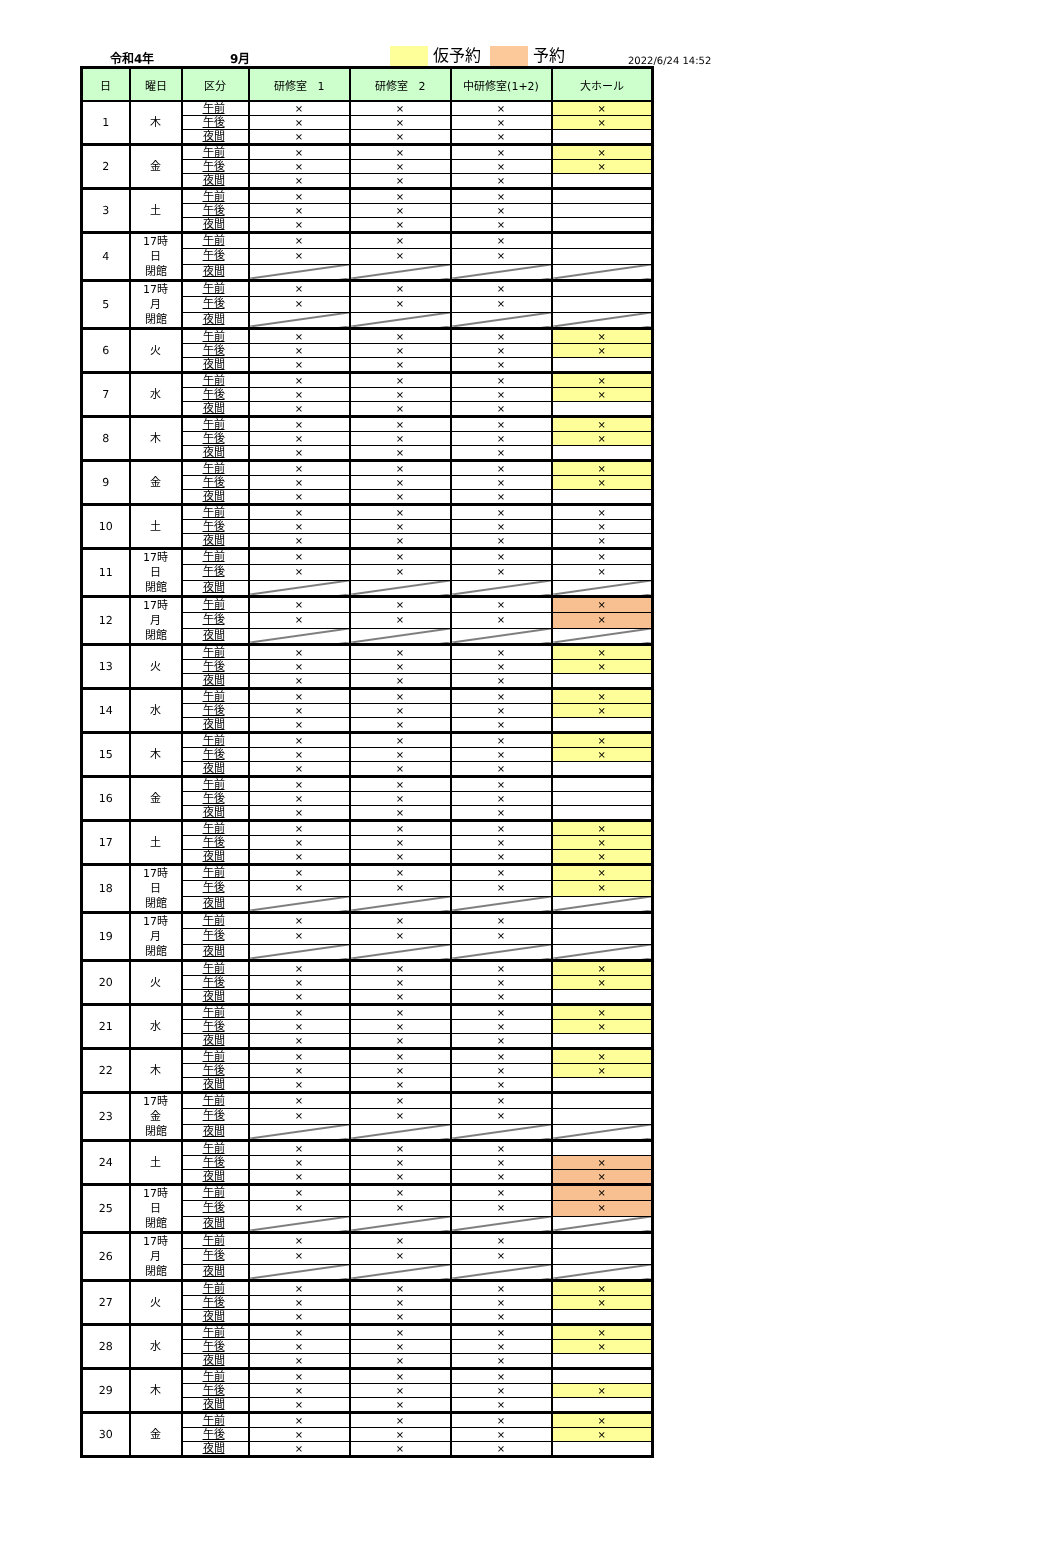令和4年 9月 仮予約 予約 2022/6/24 14:52
| 日 | 曜日 | 区分 | 研修室 1 | 研修室 2 | 中研修室(1+2) | 大ホール |
| --- | --- | --- | --- | --- | --- | --- |
| 1 | 木 | 午前 | × | × | × | × |
| | | 午後 | × | × | × | × |
| | | 夜間 | × | × | × | |
| 2 | 金 | 午前 | × | × | × | × |
| | | 午後 | × | × | × | × |
| | | 夜間 | × | × | × | |
| 3 | 土 | 午前 | × | × | × | |
| | | 午後 | × | × | × | |
| | | 夜間 | × | × | × | |
| 4 | 17時 日 閉館 | 午前 | × | × | × | |
| | | 午後 | × | × | × | |
| | | 夜間 | | | | |
| 5 | 17時 月 閉館 | 午前 | × | × | × | |
| | | 午後 | × | × | × | |
| | | 夜間 | | | | |
| 6 | 火 | 午前 | × | × | × | × |
| | | 午後 | × | × | × | × |
| | | 夜間 | × | × | × | |
| 7 | 水 | 午前 | × | × | × | × |
| | | 午後 | × | × | × | × |
| | | 夜間 | × | × | × | |
| 8 | 木 | 午前 | × | × | × | × |
| | | 午後 | × | × | × | × |
| | | 夜間 | × | × | × | |
| 9 | 金 | 午前 | × | × | × | × |
| | | 午後 | × | × | × | × |
| | | 夜間 | × | × | × | |
| 10 | 土 | 午前 | × | × | × | × |
| | | 午後 | × | × | × | × |
| | | 夜間 | × | × | × | × |
| 11 | 17時 日 閉館 | 午前 | × | × | × | × |
| | | 午後 | × | × | × | × |
| | | 夜間 | | | | |
| 12 | 17時 月 閉館 | 午前 | × | × | × | × |
| | | 午後 | × | × | × | × |
| | | 夜間 | | | | |
| 13 | 火 | 午前 | × | × | × | × |
| | | 午後 | × | × | × | × |
| | | 夜間 | × | × | × | |
| 14 | 水 | 午前 | × | × | × | × |
| | | 午後 | × | × | × | × |
| | | 夜間 | × | × | × | |
| 15 | 木 | 午前 | × | × | × | × |
| | | 午後 | × | × | × | × |
| | | 夜間 | × | × | × | |
| 16 | 金 | 午前 | × | × | × | |
| | | 午後 | × | × | × | |
| | | 夜間 | × | × | × | |
| 17 | 土 | 午前 | × | × | × | × |
| | | 午後 | × | × | × | × |
| | | 夜間 | × | × | × | × |
| 18 | 17時 日 閉館 | 午前 | × | × | × | × |
| | | 午後 | × | × | × | × |
| | | 夜間 | | | | |
| 19 | 17時 月 閉館 | 午前 | × | × | × | |
| | | 午後 | × | × | × | |
| | | 夜間 | | | | |
| 20 | 火 | 午前 | × | × | × | × |
| | | 午後 | × | × | × | × |
| | | 夜間 | × | × | × | |
| 21 | 水 | 午前 | × | × | × | × |
| | | 午後 | × | × | × | × |
| | | 夜間 | × | × | × | |
| 22 | 木 | 午前 | × | × | × | × |
| | | 午後 | × | × | × | × |
| | | 夜間 | × | × | × | |
| 23 | 17時 金 閉館 | 午前 | × | × | × | |
| | | 午後 | × | × | × | |
| | | 夜間 | | | | |
| 24 | 土 | 午前 | × | × | × | |
| | | 午後 | × | × | × | × |
| | | 夜間 | × | × | × | × |
| 25 | 17時 日 閉館 | 午前 | × | × | × | × |
| | | 午後 | × | × | × | × |
| | | 夜間 | | | | |
| 26 | 17時 月 閉館 | 午前 | × | × | × | |
| | | 午後 | × | × | × | |
| | | 夜間 | | | | |
| 27 | 火 | 午前 | × | × | × | × |
| | | 午後 | × | × | × | × |
| | | 夜間 | × | × | × | |
| 28 | 水 | 午前 | × | × | × | × |
| | | 午後 | × | × | × | × |
| | | 夜間 | × | × | × | |
| 29 | 木 | 午前 | × | × | × | |
| | | 午後 | × | × | × | × |
| | | 夜間 | × | × | × | |
| 30 | 金 | 午前 | × | × | × | × |
| | | 午後 | × | × | × | × |
| | | 夜間 | × | × | × | |